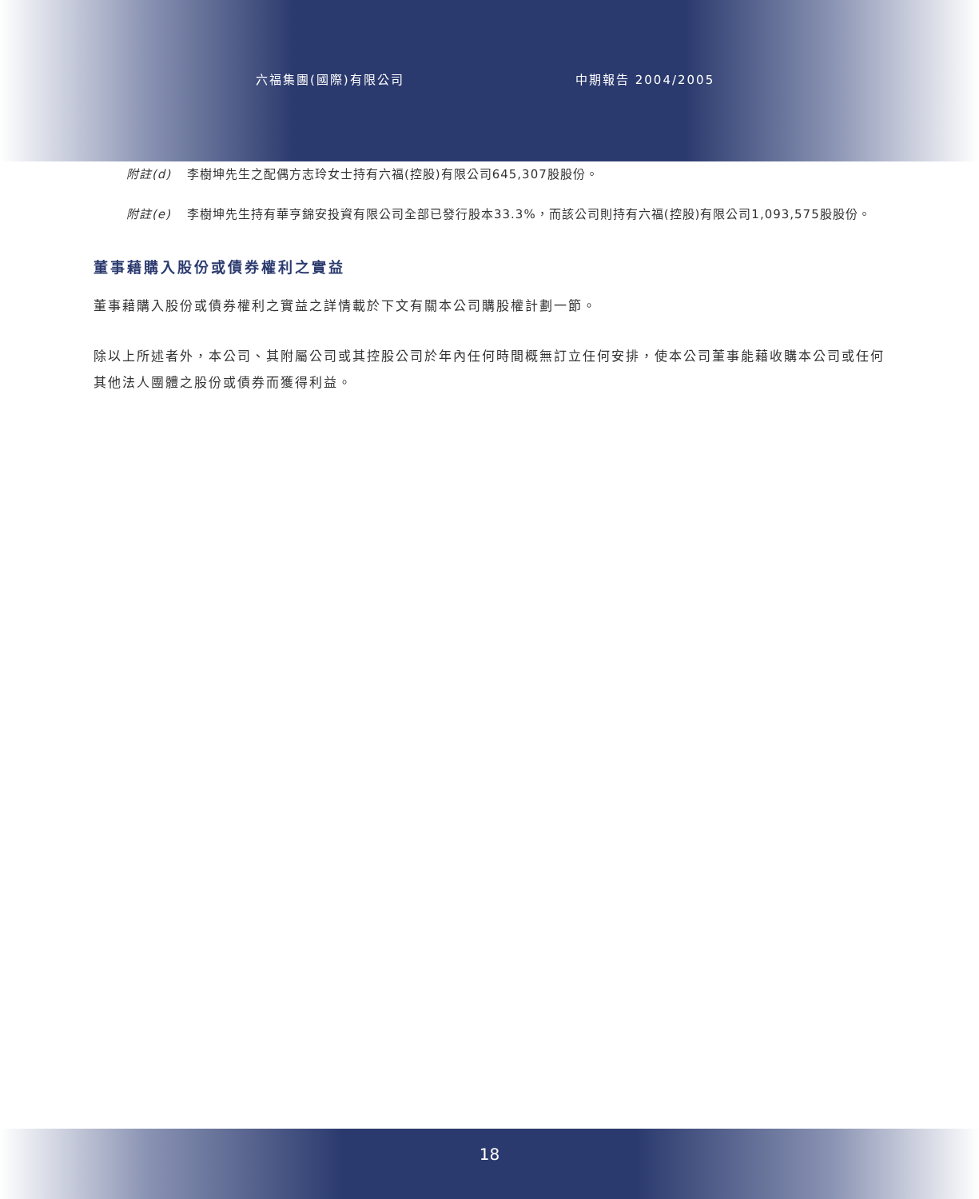六福集團(國際)有限公司 中期報告 2004/2005
附註(d) 李樹坤先生之配偶方志玲女士持有六福(控股)有限公司645,307股股份。
附註(e) 李樹坤先生持有華亨錦安投資有限公司全部已發行股本33.3%，而該公司則持有六福(控股)有限公司1,093,575股股份。
董事藉購入股份或債券權利之實益
董事藉購入股份或債券權利之實益之詳情載於下文有關本公司購股權計劃一節。
除以上所述者外，本公司、其附屬公司或其控股公司於年內任何時間概無訂立任何安排，使本公司董事能藉收購本公司或任何其他法人團體之股份或債券而獲得利益。
18